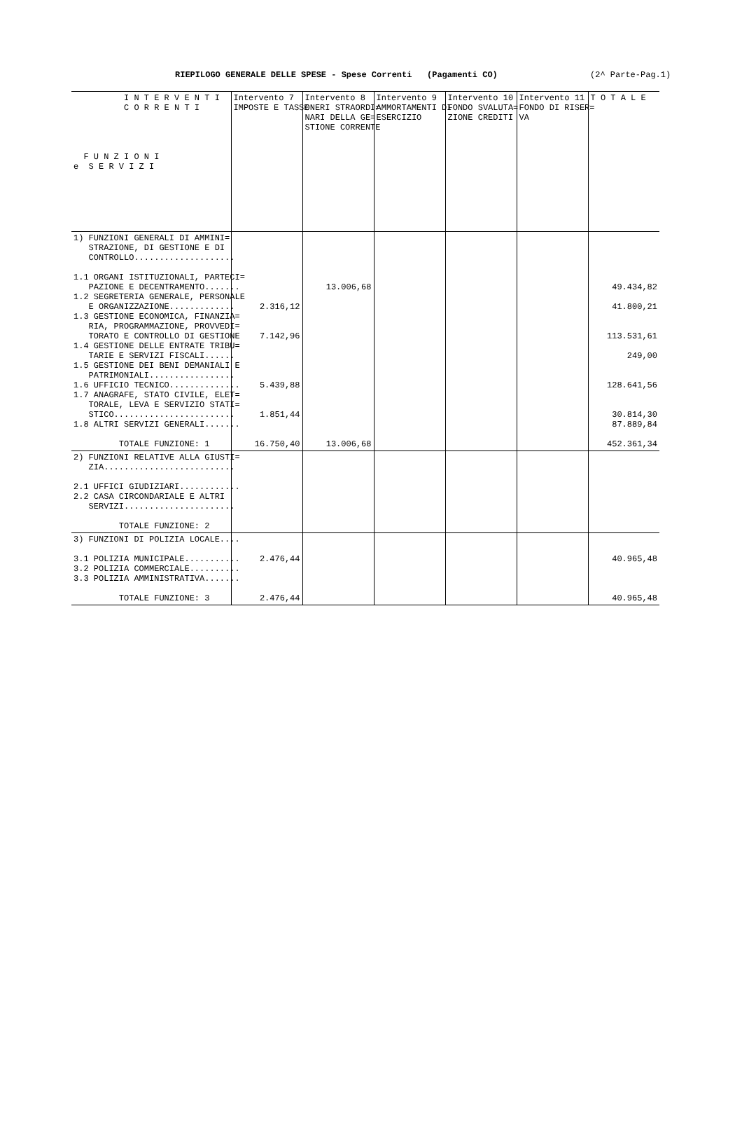RIEPILOGO GENERALE DELLE SPESE - Spese Correnti (Pagamenti CO) (2^ Parte-Pag.1)
| I N T E R V E N T I C O R R E N T I F U N Z I O N I e S E R V I Z I | Intervento 7 IMPOSTE E TASSE | Intervento 8 ONERI STRAORDI= NARI DELLA GE= STIONE CORRENTE | Intervento 9 AMMORTAMENTI DI ESERCIZIO | Intervento 10 FONDO SVALUTA= ZIONE CREDITI | Intervento 11 FONDO DI RISER= VA | T O T A L E |
| --- | --- | --- | --- | --- | --- | --- |
| 1) FUNZIONI GENERALI DI AMMINI= STRAZIONE, DI GESTIONE E DI CONTROLLO.................... 1.1 ORGANI ISTITUZIONALI, PARTECI= PAZIONE E DECENTRAMENTO....... 1.2 SEGRETERIA GENERALE, PERSONALE E ORGANIZZAZIONE............. 1.3 GESTIONE ECONOMICA, FINANZIA= RIA, PROGRAMMAZIONE, PROVVEDI= TORATO E CONTROLLO DI GESTIONE 1.4 GESTIONE DELLE ENTRATE TRIBU= TARIE E SERVIZI FISCALI...... 1.5 GESTIONE DEI BENI DEMANIALI E PATRIMONIALI................. 1.6 UFFICIO TECNICO.............. 1.7 ANAGRAFE, STATO CIVILE, ELET= TORALE, LEVA E SERVIZIO STATI= STICO........................ 1.8 ALTRI SERVIZI GENERALI....... TOTALE FUNZIONE: 1 | 2.316,12 7.142,96 5.439,88 1.851,44 16.750,40 | 13.006,68 13.006,68 | | | | 49.434,82 41.800,21 113.531,61 249,00 128.641,56 30.814,30 87.889,84 452.361,34 |
| 2) FUNZIONI RELATIVE ALLA GIUSTI= ZIA.......................... 2.1 UFFICI GIUDIZIARI............ 2.2 CASA CIRCONDARIALE E ALTRI SERVIZI...................... TOTALE FUNZIONE: 2 | | | | | | |
| 3) FUNZIONI DI POLIZIA LOCALE.... 3.1 POLIZIA MUNICIPALE........... 3.2 POLIZIA COMMERCIALE.......... 3.3 POLIZIA AMMINISTRATIVA....... TOTALE FUNZIONE: 3 | 2.476,44 2.476,44 | | | | | 40.965,48 40.965,48 |